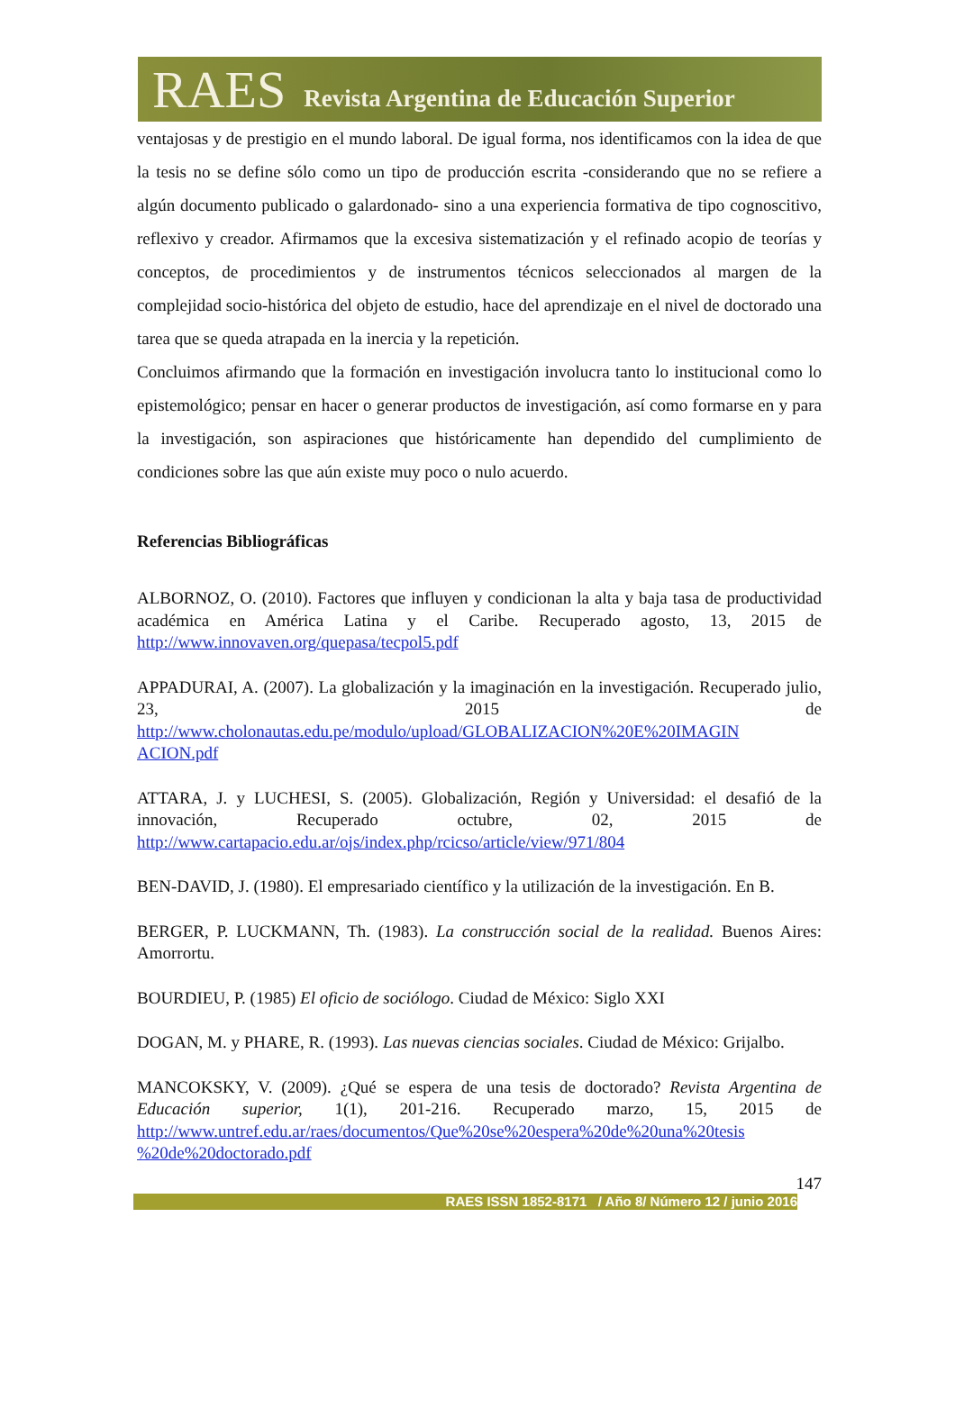RAES Revista Argentina de Educación Superior
ventajosas y de prestigio en el mundo laboral. De igual forma, nos identificamos con la idea de que la tesis no se define sólo como un tipo de producción escrita -considerando que no se refiere a algún documento publicado o galardonado- sino a una experiencia formativa de tipo cognoscitivo, reflexivo y creador. Afirmamos que la excesiva sistematización y el refinado acopio de teorías y conceptos, de procedimientos y de instrumentos técnicos seleccionados al margen de la complejidad socio-histórica del objeto de estudio, hace del aprendizaje en el nivel de doctorado una tarea que se queda atrapada en la inercia y la repetición.
Concluimos afirmando que la formación en investigación involucra tanto lo institucional como lo epistemológico; pensar en hacer o generar productos de investigación, así como formarse en y para la investigación, son aspiraciones que históricamente han dependido del cumplimiento de condiciones sobre las que aún existe muy poco o nulo acuerdo.
Referencias Bibliográficas
ALBORNOZ, O. (2010). Factores que influyen y condicionan la alta y baja tasa de productividad académica en América Latina y el Caribe. Recuperado agosto, 13, 2015 de http://www.innovaven.org/quepasa/tecpol5.pdf
APPADURAI, A. (2007). La globalización y la imaginación en la investigación. Recuperado julio, 23, 2015 de http://www.cholonautas.edu.pe/modulo/upload/GLOBALIZACION%20E%20IMAGIN ACION.pdf
ATTARA, J. y LUCHESI, S. (2005). Globalización, Región y Universidad: el desafió de la innovación, Recuperado octubre, 02, 2015 de http://www.cartapacio.edu.ar/ojs/index.php/rcicso/article/view/971/804
BEN-DAVID, J. (1980). El empresariado científico y la utilización de la investigación. En B.
BERGER, P. LUCKMANN, Th. (1983). La construcción social de la realidad. Buenos Aires: Amorrortu.
BOURDIEU, P. (1985) El oficio de sociólogo. Ciudad de México: Siglo XXI
DOGAN, M. y PHARE, R. (1993). Las nuevas ciencias sociales. Ciudad de México: Grijalbo.
MANCOKSKY, V. (2009). ¿Qué se espera de una tesis de doctorado? Revista Argentina de Educación superior, 1(1), 201-216. Recuperado marzo, 15, 2015 de http://www.untref.edu.ar/raes/documentos/Que%20se%20espera%20de%20una%20tesis %20de%20doctorado.pdf
147
RAES ISSN 1852-8171 / Año 8/ Número 12 / junio 2016